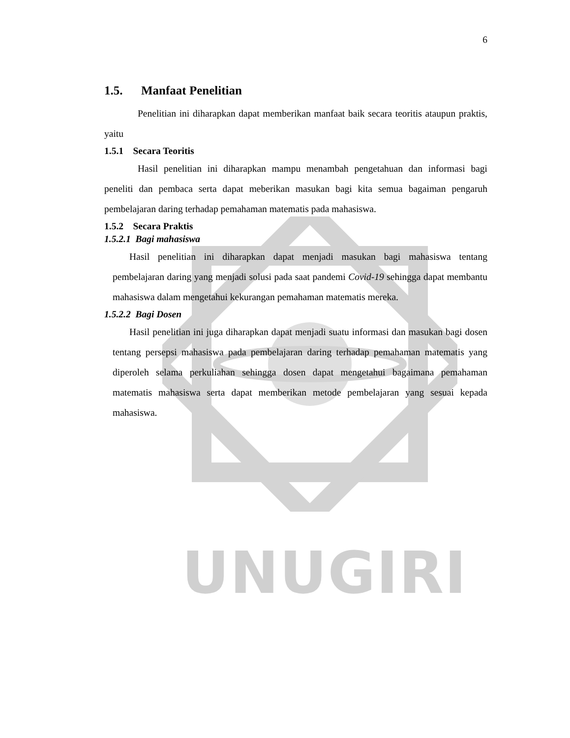UNUGIRI
6
1.5. Manfaat Penelitian
Penelitian ini diharapkan dapat memberikan manfaat baik secara teoritis ataupun praktis, yaitu
1.5.1 Secara Teoritis
Hasil penelitian ini diharapkan mampu menambah pengetahuan dan informasi bagi peneliti dan pembaca serta dapat meberikan masukan bagi kita semua bagaiman pengaruh pembelajaran daring terhadap pemahaman matematis pada mahasiswa.
1.5.2 Secara Praktis
1.5.2.1 Bagi mahasiswa
Hasil penelitian ini diharapkan dapat menjadi masukan bagi mahasiswa tentang pembelajaran daring yang menjadi solusi pada saat pandemi Covid-19 sehingga dapat membantu mahasiswa dalam mengetahui kekurangan pemahaman matematis mereka.
1.5.2.2 Bagi Dosen
Hasil penelitian ini juga diharapkan dapat menjadi suatu informasi dan masukan bagi dosen tentang persepsi mahasiswa pada pembelajaran daring terhadap pemahaman matematis yang diperoleh selama perkuliahan sehingga dosen dapat mengetahui bagaimana pemahaman matematis mahasiswa serta dapat memberikan metode pembelajaran yang sesuai kepada mahasiswa.